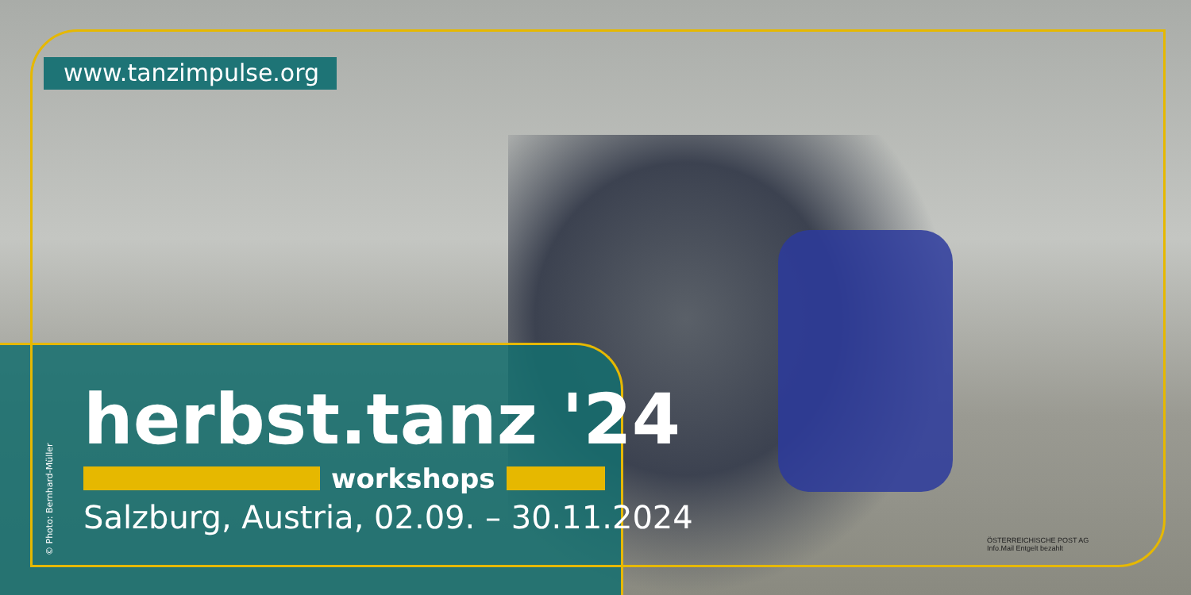www.tanzimpulse.org
herbst.tanz '24
workshops
Salzburg, Austria, 02.09. – 30.11.2024
© Photo: Bernhard-Müller
ÖSTERREICHISCHE POST AG
Info.Mail Entgelt bezahlt